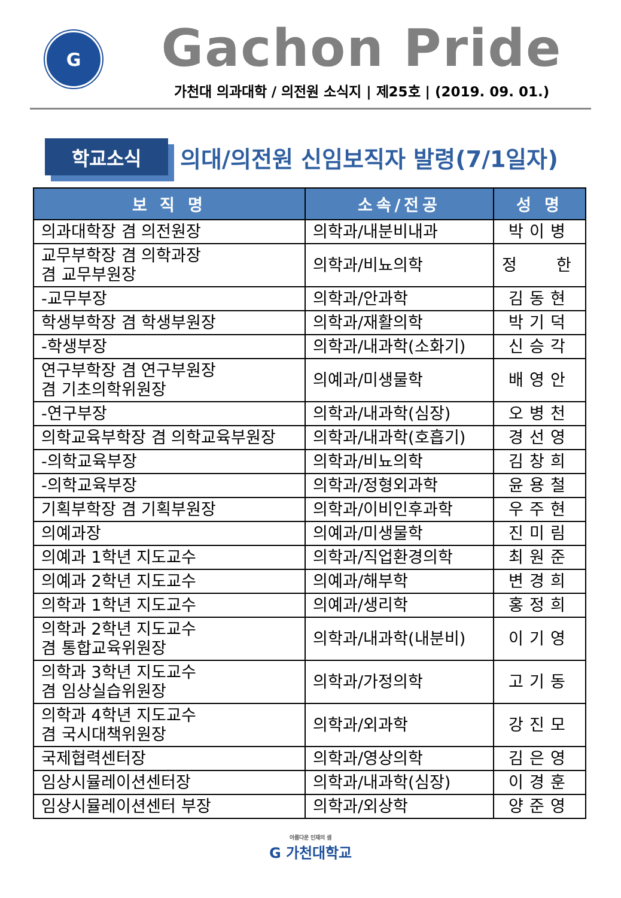G
Gachon Pride
가천대 의과대학 / 의전원 소식지 | 제25호 | (2019. 09. 01.)
학교소식
의대/의전원 신임보직자 발령(7/1일자)
| 보 직 명 | 소속/전공 | 성 명 |
| --- | --- | --- |
| 의과대학장 겸 의전원장 | 의학과/내분비내과 | 박이병 |
| 교무부학장 겸 의학과장 겸 교무부원장 | 의학과/비뇨의학 | 정 한 |
| -교무부장 | 의학과/안과학 | 김동현 |
| 학생부학장 겸 학생부원장 | 의학과/재활의학 | 박기덕 |
| -학생부장 | 의학과/내과학(소화기) | 신승각 |
| 연구부학장 겸 연구부원장 겸 기초의학위원장 | 의예과/미생물학 | 배영안 |
| -연구부장 | 의학과/내과학(심장) | 오병천 |
| 의학교육부학장 겸 의학교육부원장 | 의학과/내과학(호흡기) | 경선영 |
| -의학교육부장 | 의학과/비뇨의학 | 김창희 |
| -의학교육부장 | 의학과/정형외과학 | 윤용철 |
| 기획부학장 겸 기획부원장 | 의학과/이비인후과학 | 우주현 |
| 의예과장 | 의예과/미생물학 | 진미림 |
| 의예과 1학년 지도교수 | 의학과/직업환경의학 | 최원준 |
| 의예과 2학년 지도교수 | 의예과/해부학 | 변경희 |
| 의학과 1학년 지도교수 | 의예과/생리학 | 홍정희 |
| 의학과 2학년 지도교수 겸 통합교육위원장 | 의학과/내과학(내분비) | 이기영 |
| 의학과 3학년 지도교수 겸 임상실습위원장 | 의학과/가정의학 | 고기동 |
| 의학과 4학년 지도교수 겸 국시대책위원장 | 의학과/외과학 | 강진모 |
| 국제협력센터장 | 의학과/영상의학 | 김은영 |
| 임상시뮬레이션센터장 | 의학과/내과학(심장) | 이경훈 |
| 임상시뮬레이션센터 부장 | 의학과/외상학 | 양준영 |
아름다운 인재의 샘
G 가천대학교